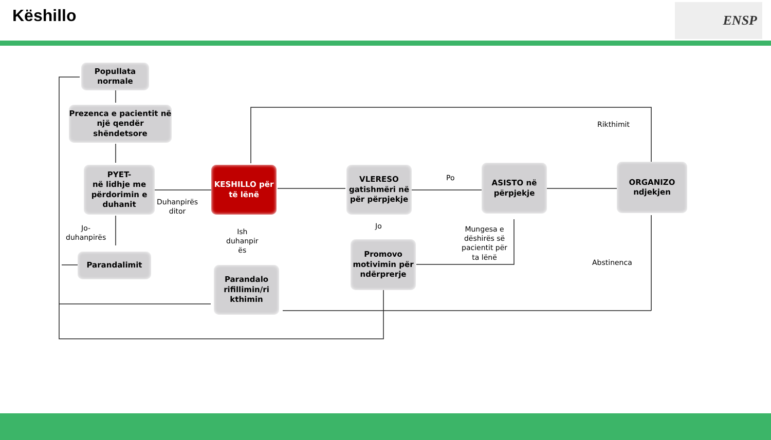Këshillo ENSP
Popullata normale
Prezenca e pacientit në një qendër shëndetsore
PYET-
në lidhje me përdorimin e duhanit
KESHILLO për të lënë
VLERESO gatishmëri në për përpjekje
ASISTO në përpjekje
ORGANIZO ndjekjen
Parandalimit
Parandalo rifillimin/ri kthimin
Promovo motivimin për ndërprerje
Duhanpirës
ditor
Jo-
duhanpirës
Ish
duhanpir
ës
Po
Jo
Mungesa e
dëshirës së
pacientit për
ta lënë
Rikthimit
Abstinenca